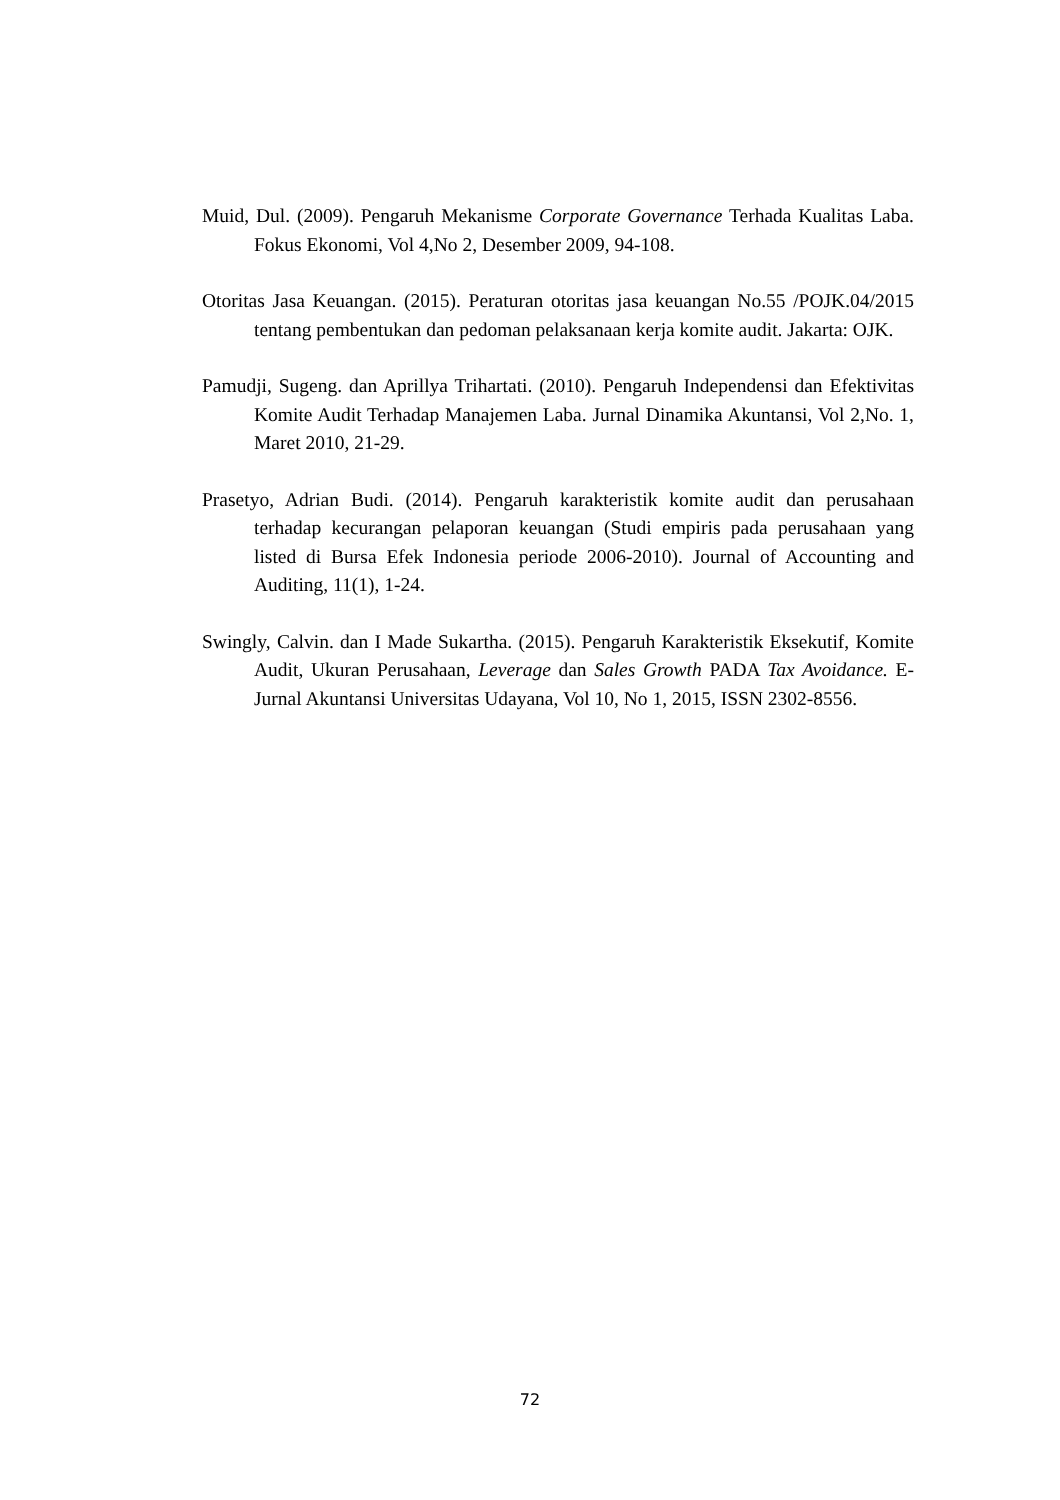Muid, Dul. (2009). Pengaruh Mekanisme Corporate Governance Terhada Kualitas Laba. Fokus Ekonomi, Vol 4,No 2, Desember 2009, 94-108.
Otoritas Jasa Keuangan. (2015). Peraturan otoritas jasa keuangan No.55 /POJK.04/2015 tentang pembentukan dan pedoman pelaksanaan kerja komite audit. Jakarta: OJK.
Pamudji, Sugeng. dan Aprillya Trihartati. (2010). Pengaruh Independensi dan Efektivitas Komite Audit Terhadap Manajemen Laba. Jurnal Dinamika Akuntansi, Vol 2,No. 1, Maret 2010, 21-29.
Prasetyo, Adrian Budi. (2014). Pengaruh karakteristik komite audit dan perusahaan terhadap kecurangan pelaporan keuangan (Studi empiris pada perusahaan yang listed di Bursa Efek Indonesia periode 2006-2010). Journal of Accounting and Auditing, 11(1), 1-24.
Swingly, Calvin. dan I Made Sukartha. (2015). Pengaruh Karakteristik Eksekutif, Komite Audit, Ukuran Perusahaan, Leverage dan Sales Growth PADA Tax Avoidance. E-Jurnal Akuntansi Universitas Udayana, Vol 10, No 1, 2015, ISSN 2302-8556.
72